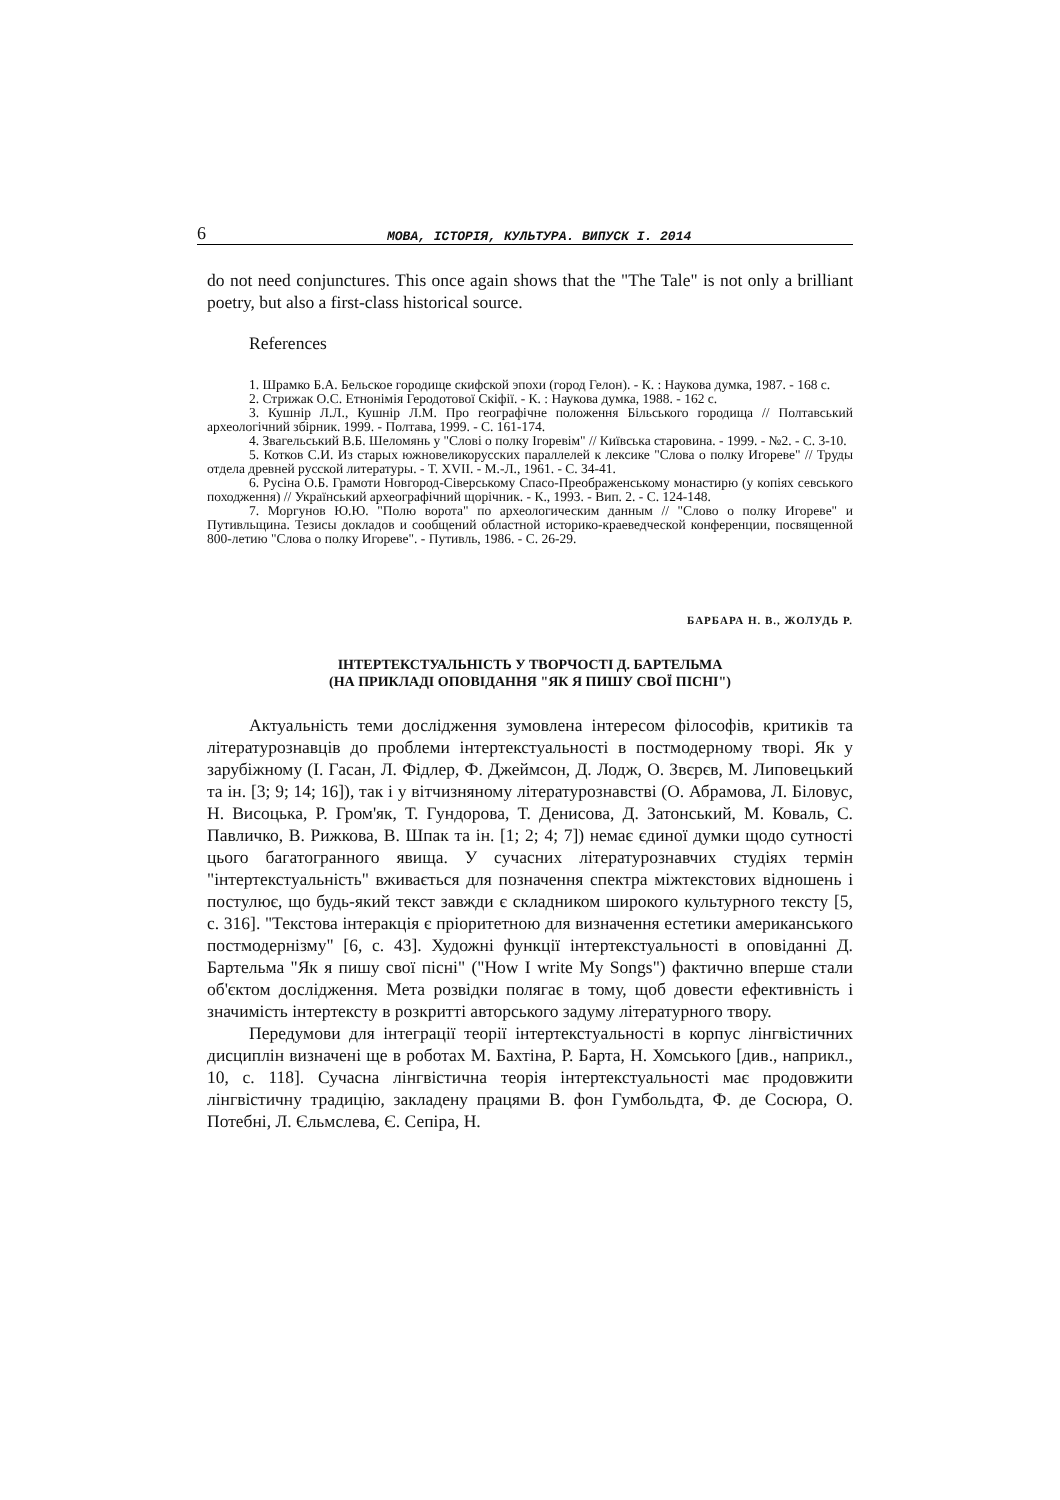6 МОВА, ІСТОРІЯ, КУЛЬТУРА. ВИПУСК І. 2014
do not need conjunctures. This once again shows that the "The Tale" is not only a brilliant poetry, but also a first-class historical source.
References
1. Шрамко Б.А. Бельское городище скифской эпохи (город Гелон). - К. : Наукова думка, 1987. - 168 с.
2. Стрижак О.С. Етнонімія Геродотової Скіфії. - К. : Наукова думка, 1988. - 162 с.
3. Кушнір Л.Л., Кушнір Л.М. Про географічне положення Більського городища // Полтавський археологічний збірник. 1999. - Полтава, 1999. - С. 161-174.
4. Звагельський В.Б. Шеломянь у "Слові о полку Ігоревім" // Київська старовина. - 1999. - №2. - С. 3-10.
5. Котков С.И. Из старых южновеликорусских параллелей к лексике "Слова о полку Игореве" // Труды отдела древней русской литературы. - Т. XVII. - М.-Л., 1961. - С. 34-41.
6. Русіна О.Б. Грамоти Новгород-Сіверському Спасо-Преображенському монастирю (у копіях севського походження) // Український археографічний щорічник. - К., 1993. - Вип. 2. - С. 124-148.
7. Моргунов Ю.Ю. "Полю ворота" по археологическим данным // "Слово о полку Игореве" и Путивльщина. Тезисы докладов и сообщений областной историко-краеведческой конференции, посвященной 800-летию "Слова о полку Игореве". - Путивль, 1986. - С. 26-29.
БАРБАРА Н. В., ЖОЛУДЬ Р.
ІНТЕРТЕКСТУАЛЬНІСТЬ У ТВОРЧОСТІ Д. БАРТЕЛЬМА
(НА ПРИКЛАДІ ОПОВІДАННЯ "ЯК Я ПИШУ СВОЇ ПІСНІ")
Актуальність теми дослідження зумовлена інтересом філософів, критиків та літературознавців до проблеми інтертекстуальності в постмодерному творі. Як у зарубіжному (І. Гасан, Л. Фідлер, Ф. Джеймсон, Д. Лодж, О. Звєрєв, М. Липовецький та ін. [3; 9; 14; 16]), так і у вітчизняному літературознавстві (О. Абрамова, Л. Біловус, Н. Висоцька, Р. Гром'як, Т. Гундорова, Т. Денисова, Д. Затонський, М. Коваль, С. Павличко, В. Рижкова, В. Шпак та ін. [1; 2; 4; 7]) немає єдиної думки щодо сутності цього багатогранного явища. У сучасних літературознавчих студіях термін "інтертекстуальність" вживається для позначення спектра міжтекстових відношень і постулює, що будь-який текст завжди є складником широкого культурного тексту [5, с. 316]. "Текстова інтеракція є пріоритетною для визначення естетики американського постмодернізму" [6, с. 43]. Художні функції інтертекстуальності в оповіданні Д. Бартельма "Як я пишу свої пісні" ("How I write My Songs") фактично вперше стали об'єктом дослідження. Мета розвідки полягає в тому, щоб довести ефективність і значимість інтертексту в розкритті авторського задуму літературного твору.
Передумови для інтеграції теорії інтертекстуальності в корпус лінгвістичних дисциплін визначені ще в роботах М. Бахтіна, Р. Барта, Н. Хомського [див., наприкл., 10, с. 118]. Сучасна лінгвістична теорія інтертекстуальності має продовжити лінгвістичну традицію, закладену працями В. фон Гумбольдта, Ф. де Сосюра, О. Потебні, Л. Єльмслева, Є. Сепіра, Н.